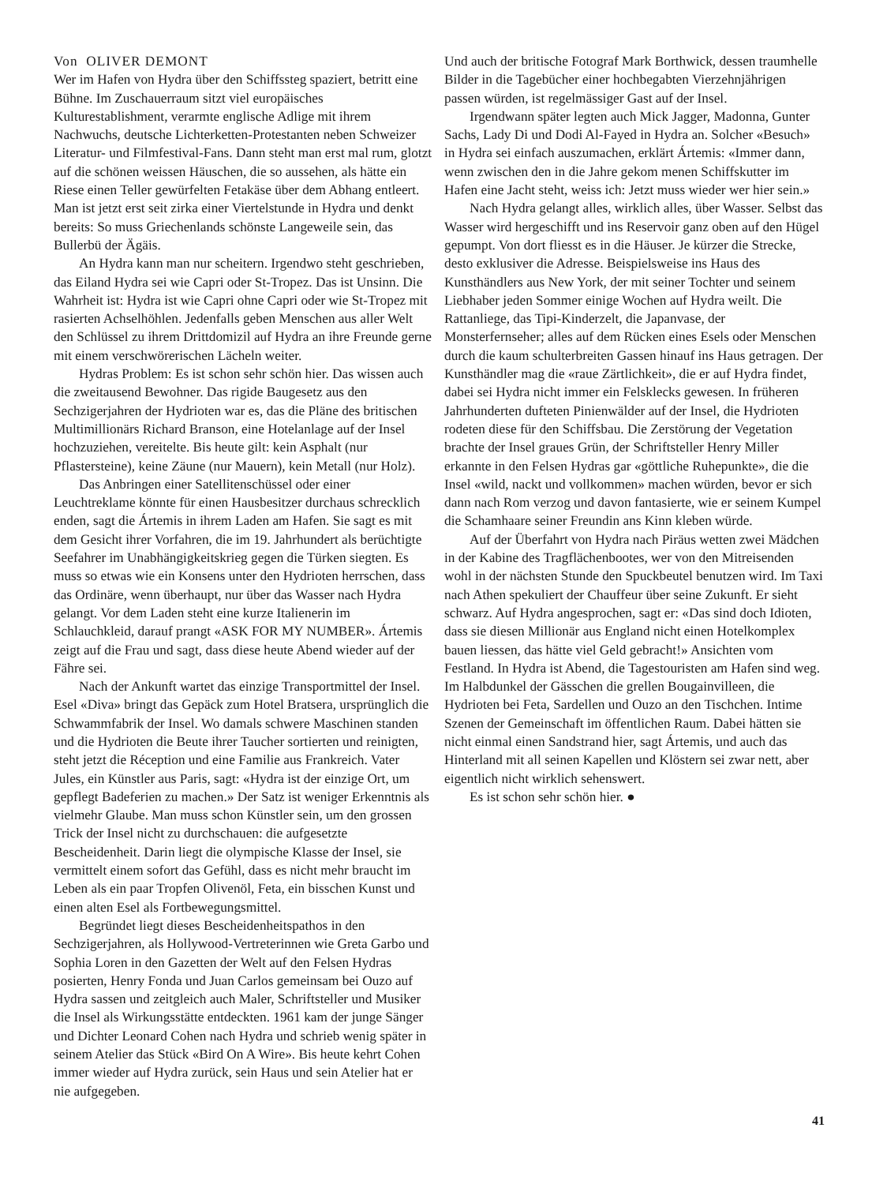Von OLIVER DEMONT
Wer im Hafen von Hydra über den Schiffssteg spaziert, betritt eine Bühne. Im Zuschauerraum sitzt viel europäisches Kulturestablishment, verarmte englische Adlige mit ihrem Nachwuchs, deutsche Lichterketten-Protestanten neben Schweizer Literatur- und Filmfestival-Fans. Dann steht man erst mal rum, glotzt auf die schönen weissen Häuschen, die so aussehen, als hätte ein Riese einen Teller gewürfelten Fetakäse über dem Abhang entleert. Man ist jetzt erst seit zirka einer Viertelstunde in Hydra und denkt bereits: So muss Griechenlands schönste Langeweile sein, das Bullerbü der Ägäis.
An Hydra kann man nur scheitern. Irgendwo steht geschrieben, das Eiland Hydra sei wie Capri oder St-Tropez. Das ist Unsinn. Die Wahrheit ist: Hydra ist wie Capri ohne Capri oder wie St-Tropez mit rasierten Achselhöhlen. Jedenfalls geben Menschen aus aller Welt den Schlüssel zu ihrem Drittdomizil auf Hydra an ihre Freunde gerne mit einem verschwörerischen Lächeln weiter.
Hydras Problem: Es ist schon sehr schön hier. Das wissen auch die zweitausend Bewohner. Das rigide Baugesetz aus den Sechzigerjahren der Hydrioten war es, das die Pläne des britischen Multimillionärs Richard Branson, eine Hotelanlage auf der Insel hochzuziehen, vereitelte. Bis heute gilt: kein Asphalt (nur Pflastersteine), keine Zäune (nur Mauern), kein Metall (nur Holz).
Das Anbringen einer Satellitenschüssel oder einer Leuchtreklame könnte für einen Hausbesitzer durchaus schrecklich enden, sagt die Ártemis in ihrem Laden am Hafen. Sie sagt es mit dem Gesicht ihrer Vorfahren, die im 19. Jahrhundert als berüchtigte Seefahrer im Unabhängigkeitskrieg gegen die Türken siegten. Es muss so etwas wie ein Konsens unter den Hydrioten herrschen, dass das Ordinäre, wenn überhaupt, nur über das Wasser nach Hydra gelangt. Vor dem Laden steht eine kurze Italienerin im Schlauchkleid, darauf prangt «ASK FOR MY NUMBER». Ártemis zeigt auf die Frau und sagt, dass diese heute Abend wieder auf der Fähre sei.
Nach der Ankunft wartet das einzige Transportmittel der Insel. Esel «Diva» bringt das Gepäck zum Hotel Bratsera, ursprünglich die Schwammfabrik der Insel. Wo damals schwere Maschinen standen und die Hydrioten die Beute ihrer Taucher sortierten und reinigten, steht jetzt die Réception und eine Familie aus Frankreich. Vater Jules, ein Künstler aus Paris, sagt: «Hydra ist der einzige Ort, um gepflegt Badeferien zu machen.» Der Satz ist weniger Erkenntnis als vielmehr Glaube. Man muss schon Künstler sein, um den grossen Trick der Insel nicht zu durchschauen: die aufgesetzte Bescheidenheit. Darin liegt die olympische Klasse der Insel, sie vermittelt einem sofort das Gefühl, dass es nicht mehr braucht im Leben als ein paar Tropfen Olivenöl, Feta, ein bisschen Kunst und einen alten Esel als Fortbewegungsmittel.
Begründet liegt dieses Bescheidenheitspathos in den Sechzigerjahren, als Hollywood-Vertreterinnen wie Greta Garbo und Sophia Loren in den Gazetten der Welt auf den Felsen Hydras posierten, Henry Fonda und Juan Carlos gemeinsam bei Ouzo auf Hydra sassen und zeitgleich auch Maler, Schriftsteller und Musiker die Insel als Wirkungsstätte entdeckten. 1961 kam der junge Sänger und Dichter Leonard Cohen nach Hydra und schrieb wenig später in seinem Atelier das Stück «Bird On A Wire». Bis heute kehrt Cohen immer wieder auf Hydra zurück, sein Haus und sein Atelier hat er nie aufgegeben.
Und auch der britische Fotograf Mark Borthwick, dessen traumhelle Bilder in die Tagebücher einer hochbegabten Vierzehnjährigen passen würden, ist regelmässiger Gast auf der Insel.
Irgendwann später legten auch Mick Jagger, Madonna, Gunter Sachs, Lady Di und Dodi Al-Fayed in Hydra an. Solcher «Besuch» in Hydra sei einfach auszumachen, erklärt Ártemis: «Immer dann, wenn zwischen den in die Jahre gekom menen Schiffskutter im Hafen eine Jacht steht, weiss ich: Jetzt muss wieder wer hier sein.»
Nach Hydra gelangt alles, wirklich alles, über Wasser. Selbst das Wasser wird hergeschifft und ins Reservoir ganz oben auf den Hügel gepumpt. Von dort fliesst es in die Häuser. Je kürzer die Strecke, desto exklusiver die Adresse. Beispielsweise ins Haus des Kunsthändlers aus New York, der mit seiner Tochter und seinem Liebhaber jeden Sommer einige Wochen auf Hydra weilt. Die Rattanliege, das Tipi-Kinderzelt, die Japanvase, der Monsterfernseher; alles auf dem Rücken eines Esels oder Menschen durch die kaum schulterbreiten Gassen hinauf ins Haus getragen. Der Kunsthändler mag die «raue Zärtlichkeit», die er auf Hydra findet, dabei sei Hydra nicht immer ein Felsklecks gewesen. In früheren Jahrhunderten dufteten Pinienwälder auf der Insel, die Hydrioten rodeten diese für den Schiffsbau. Die Zerstörung der Vegetation brachte der Insel graues Grün, der Schriftsteller Henry Miller erkannte in den Felsen Hydras gar «göttliche Ruhepunkte», die die Insel «wild, nackt und vollkommen» machen würden, bevor er sich dann nach Rom verzog und davon fantasierte, wie er seinem Kumpel die Schamhaare seiner Freundin ans Kinn kleben würde.
Auf der Überfahrt von Hydra nach Piräus wetten zwei Mädchen in der Kabine des Tragflächenbootes, wer von den Mitreisenden wohl in der nächsten Stunde den Spuckbeutel benutzen wird. Im Taxi nach Athen spekuliert der Chauffeur über seine Zukunft. Er sieht schwarz. Auf Hydra angesprochen, sagt er: «Das sind doch Idioten, dass sie diesen Millionär aus England nicht einen Hotelkomplex bauen liessen, das hätte viel Geld gebracht!» Ansichten vom Festland. In Hydra ist Abend, die Tagestouristen am Hafen sind weg. Im Halbdunkel der Gässchen die grellen Bougainvilleen, die Hydrioten bei Feta, Sardellen und Ouzo an den Tischchen. Intime Szenen der Gemeinschaft im öffentlichen Raum. Dabei hätten sie nicht einmal einen Sandstrand hier, sagt Ártemis, und auch das Hinterland mit all seinen Kapellen und Klöstern sei zwar nett, aber eigentlich nicht wirklich sehenswert.
Es ist schon sehr schön hier. ●
41